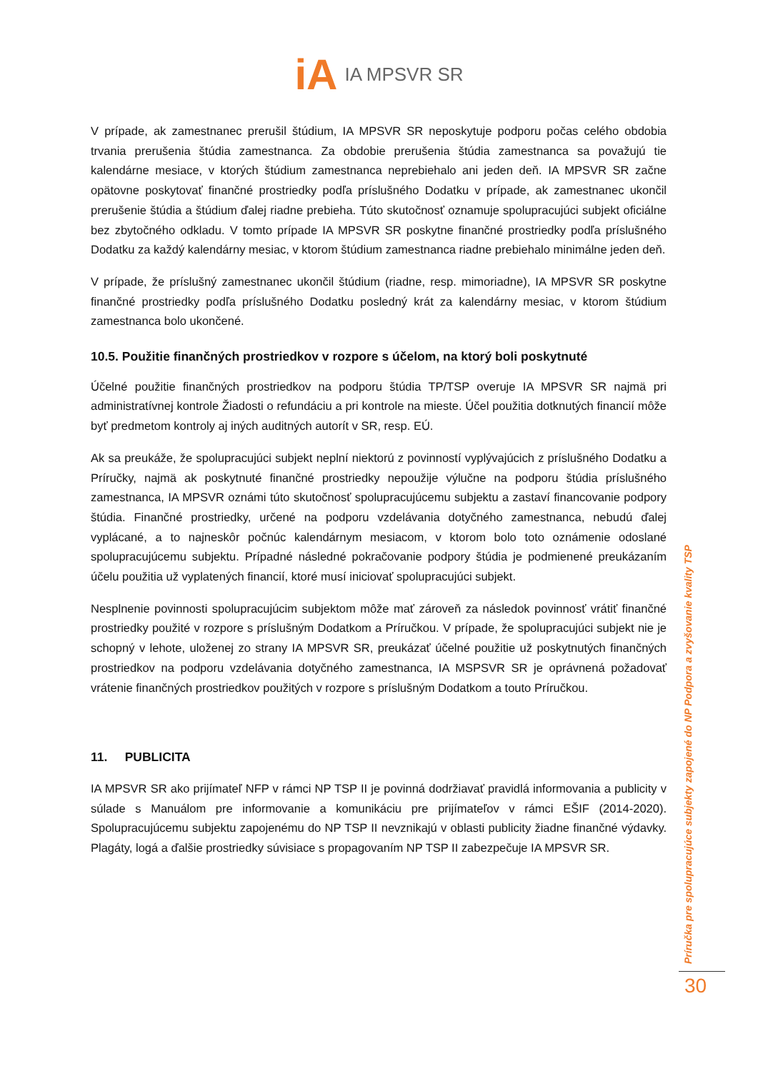iA IA MPSVR SR
V prípade, ak zamestnanec prerušil štúdium, IA MPSVR SR neposkytuje podporu počas celého obdobia trvania prerušenia štúdia zamestnanca. Za obdobie prerušenia štúdia zamestnanca sa považujú tie kalendárne mesiace, v ktorých štúdium zamestnanca neprebiehalo ani jeden deň. IA MPSVR SR začne opätovne poskytovať finančné prostriedky podľa príslušného Dodatku v prípade, ak zamestnanec ukončil prerušenie štúdia a štúdium ďalej riadne prebieha. Túto skutočnosť oznamuje spolupracujúci subjekt oficiálne bez zbytočného odkladu. V tomto prípade IA MPSVR SR poskytne finančné prostriedky podľa príslušného Dodatku za každý kalendárny mesiac, v ktorom štúdium zamestnanca riadne prebiehalo minimálne jeden deň.
V prípade, že príslušný zamestnanec ukončil štúdium (riadne, resp. mimoriadne), IA MPSVR SR poskytne finančné prostriedky podľa príslušného Dodatku posledný krát za kalendárny mesiac, v ktorom štúdium zamestnanca bolo ukončené.
10.5. Použitie finančných prostriedkov v rozpore s účelom, na ktorý boli poskytnuté
Účelné použitie finančných prostriedkov na podporu štúdia TP/TSP overuje IA MPSVR SR najmä pri administratívnej kontrole Žiadosti o refundáciu a pri kontrole na mieste. Účel použitia dotknutých financií môže byť predmetom kontroly aj iných auditných autorít v SR, resp. EÚ.
Ak sa preukáže, že spolupracujúci subjekt neplní niektorú z povinností vyplývajúcich z príslušného Dodatku a Príručky, najmä ak poskytnuté finančné prostriedky nepoužije výlučne na podporu štúdia príslušného zamestnanca, IA MPSVR oznámi túto skutočnosť spolupracujúcemu subjektu a zastaví financovanie podpory štúdia. Finančné prostriedky, určené na podporu vzdelávania dotyčného zamestnanca, nebudú ďalej vyplácané, a to najneskôr počnúc kalendárnym mesiacom, v ktorom bolo toto oznámenie odoslané spolupracujúcemu subjektu. Prípadné následné pokračovanie podpory štúdia je podmienené preukázaním účelu použitia už vyplatených financií, ktoré musí iniciovať spolupracujúci subjekt.
Nesplnenie povinnosti spolupracujúcim subjektom môže mať zároveň za následok povinnosť vrátiť finančné prostriedky použité v rozpore s príslušným Dodatkom a Príručkou. V prípade, že spolupracujúci subjekt nie je schopný v lehote, uloženej zo strany IA MPSVR SR, preukázať účelné použitie už poskytnutých finančných prostriedkov na podporu vzdelávania dotyčného zamestnanca, IA MSPSVR SR je oprávnená požadovať vrátenie finančných prostriedkov použitých v rozpore s príslušným Dodatkom a touto Príručkou.
11. PUBLICITA
IA MPSVR SR ako prijímateľ NFP v rámci NP TSP II je povinná dodržiavať pravidlá informovania a publicity v súlade s Manuálom pre informovanie a komunikáciu pre prijímateľov v rámci EŠIF (2014-2020). Spolupracujúcemu subjektu zapojenému do NP TSP II nevznikajú v oblasti publicity žiadne finančné výdavky. Plagáty, logá a ďalšie prostriedky súvisiace s propagovaním NP TSP II zabezpečuje IA MPSVR SR.
Príručka pre spolupracujúce subjekty zapojené do NP Podpora a zvyšovanie kvality TSP
30